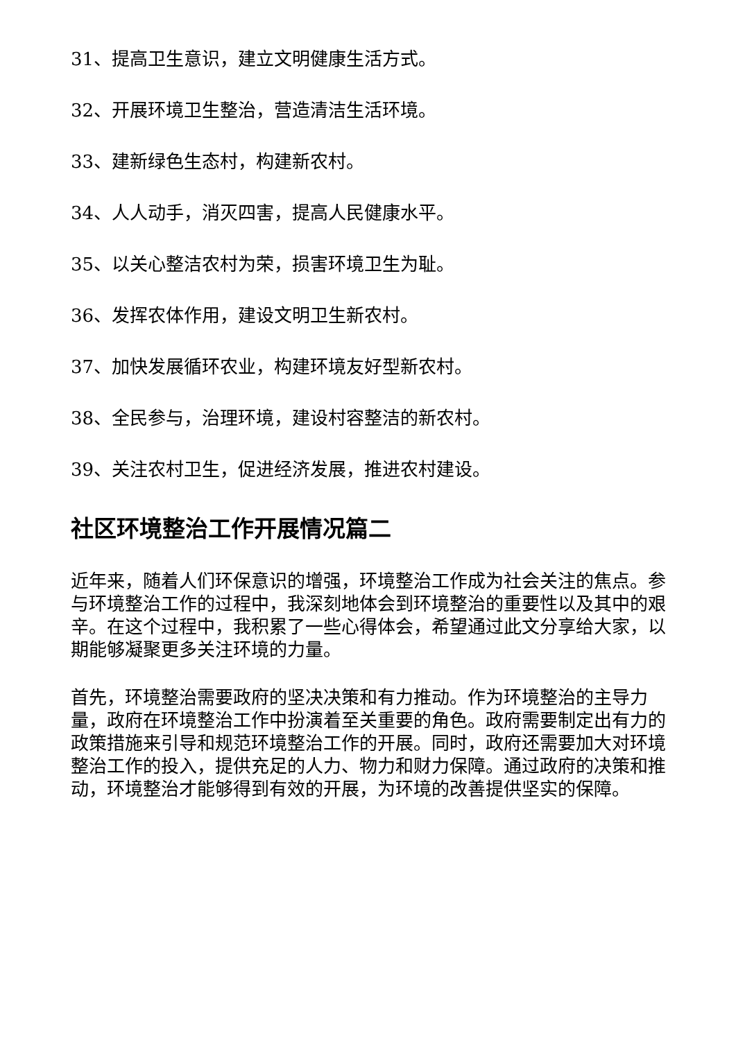31、提高卫生意识，建立文明健康生活方式。
32、开展环境卫生整治，营造清洁生活环境。
33、建新绿色生态村，构建新农村。
34、人人动手，消灭四害，提高人民健康水平。
35、以关心整洁农村为荣，损害环境卫生为耻。
36、发挥农体作用，建设文明卫生新农村。
37、加快发展循环农业，构建环境友好型新农村。
38、全民参与，治理环境，建设村容整洁的新农村。
39、关注农村卫生，促进经济发展，推进农村建设。
社区环境整治工作开展情况篇二
近年来，随着人们环保意识的增强，环境整治工作成为社会关注的焦点。参与环境整治工作的过程中，我深刻地体会到环境整治的重要性以及其中的艰辛。在这个过程中，我积累了一些心得体会，希望通过此文分享给大家，以期能够凝聚更多关注环境的力量。
首先，环境整治需要政府的坚决决策和有力推动。作为环境整治的主导力量，政府在环境整治工作中扮演着至关重要的角色。政府需要制定出有力的政策措施来引导和规范环境整治工作的开展。同时，政府还需要加大对环境整治工作的投入，提供充足的人力、物力和财力保障。通过政府的决策和推动，环境整治才能够得到有效的开展，为环境的改善提供坚实的保障。